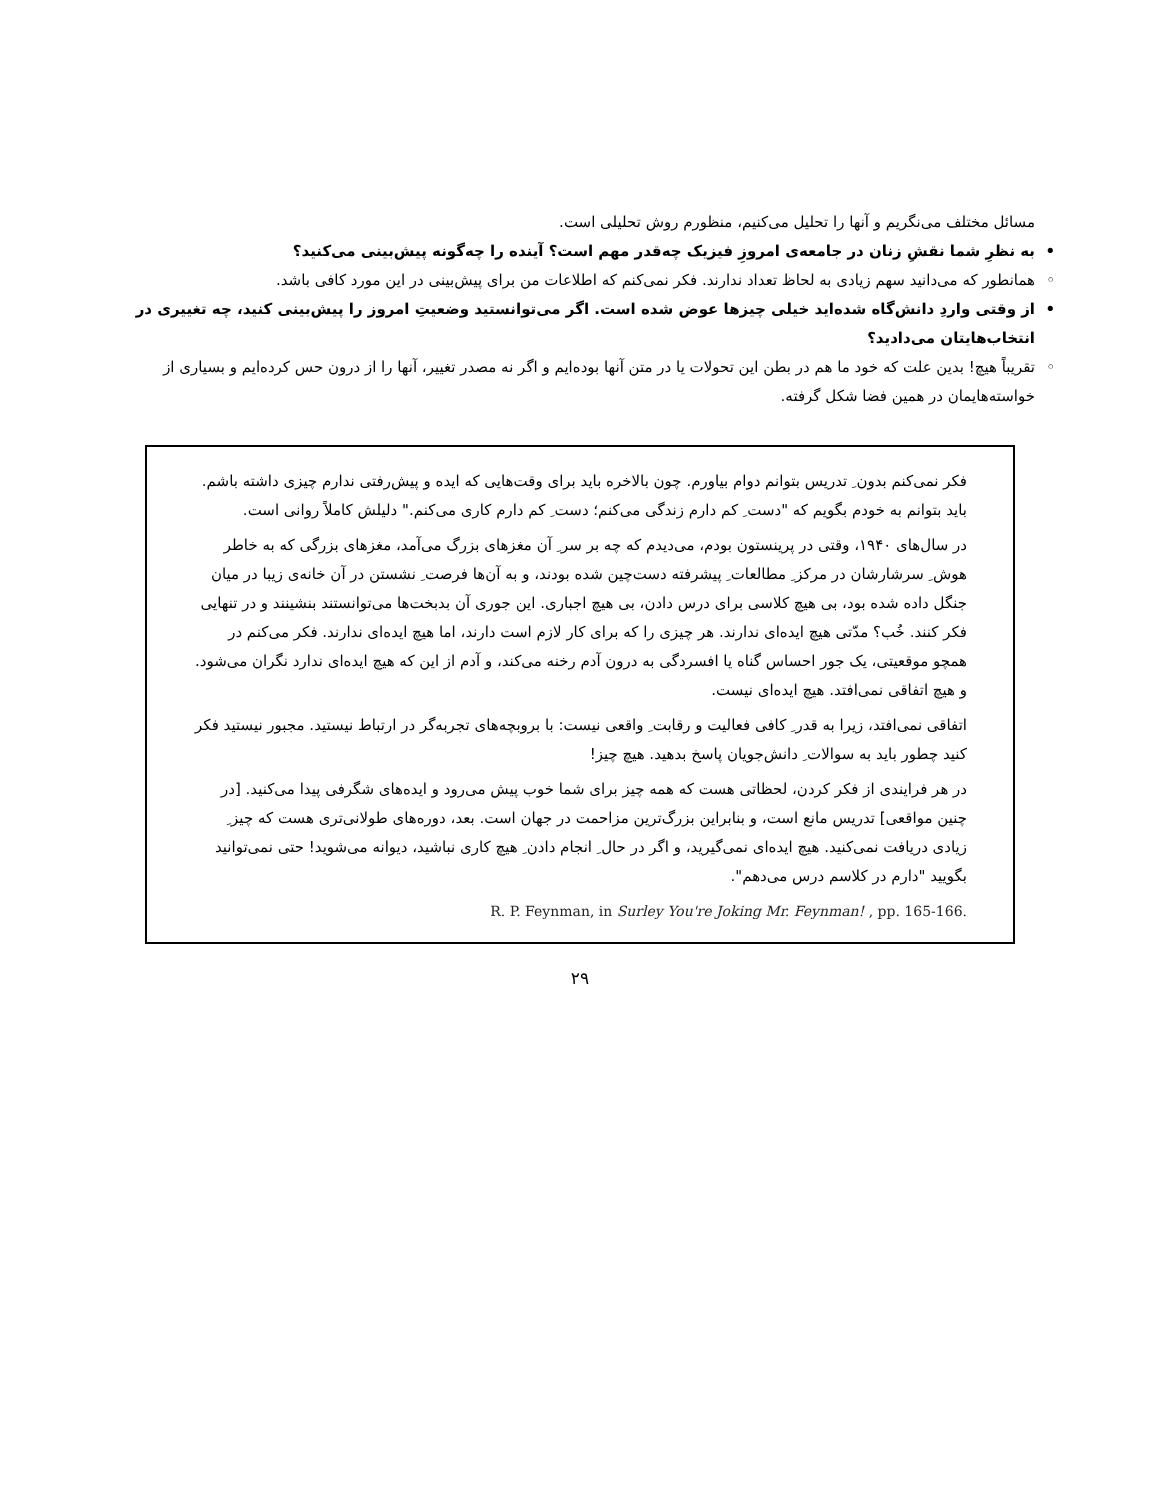مسائل مختلف می‌نگریم و آنها را تحلیل می‌کنیم، منظورم روش تحلیلی است.
• به نظرِ شما نقشِ زنان در جامعه‌ی امروزِ فیزیک چه‌قدر مهم است؟ آینده را چه‌گونه پیش‌بینی می‌کنید؟
◦ همانطور که می‌دانید سهم زیادی به لحاظ تعداد ندارند. فکر نمی‌کنم که اطلاعات من برای پیش‌بینی در این مورد کافی باشد.
• از وقتی واردِ دانش‌گاه شده‌اید خیلی چیزها عوض شده است. اگر می‌توانستید وضعیتِ امروز را پیش‌بینی کنید، چه تغییری در انتخاب‌هایتان می‌دادید؟
◦ تقریباً هیچ! بدین علت که خود ما هم در بطن این تحولات یا در متن آنها بوده‌ایم و اگر نه مصدر تغییر، آنها را از درون حس کرده‌ایم و بسیاری از خواسته‌هایمان در همین فضا شکل گرفته.
فکر نمی‌کنم بدون ِ تدریس بتوانم دوام بیاورم. چون بالاخره باید برای وقت‌هایی که ایده و پیش‌رفتی ندارم چیزی داشته باشم. باید بتوانم به خودم بگویم که "دست ِ کم دارم زندگی می‌کنم؛ دست ِ کم دارم کاری می‌کنم." دلیلش کاملاً روانی است.
در سال‌های ۱۹۴۰، وقتی در پرینستون بودم، می‌دیدم که چه بر سر ِ آن مغزهای بزرگ می‌آمد، مغزهای بزرگی که به خاطر هوش ِ سرشارشان در مرکز ِ مطالعات ِ پیشرفته دست‌چین شده بودند، و به آن‌ها فرصت ِ نشستن در آن خانه‌ی زیبا در میان جنگل داده شده بود، بی هیچ کلاسی برای درس دادن، بی هیچ اجباری. این جوری آن بدبخت‌ها می‌توانستند بنشینند و در تنهایی فکر کنند. خُب؟ مدّتی هیچ ایده‌ای ندارند. هر چیزی را که برای کار لازم است دارند، اما هیچ ایده‌ای ندارند. فکر می‌کنم در همچو موقعیتی، یک جور احساس گناه یا افسردگی به درون آدم رخنه می‌کند، و آدم از این که هیچ ایده‌ای ندارد نگران می‌شود. و هیچ اتفاقی نمی‌افتد. هیچ ایده‌ای نیست.
اتفاقی نمی‌افتد، زیرا به قدر ِ کافی فعالیت و رقابت ِ واقعی نیست: با بروبچه‌های تجربه‌گر در ارتباط نیستید. مجبور نیستید فکر کنید چطور باید به سوالات ِ دانش‌جویان پاسخ بدهید. هیچ چیز!
در هر فرایندی از فکر کردن، لحظاتی هست که همه چیز برای شما خوب پیش می‌رود و ایده‌های شگرفی پیدا می‌کنید. [در چنین مواقعی] تدریس مانع است، و بنابراین بزرگ‌ترین مزاحمت در جهان است. بعد، دوره‌های طولانی‌تری هست که چیز ِ زیادی دریافت نمی‌کنید. هیچ ایده‌ای نمی‌گیرید، و اگر در حال ِ انجام دادن ِ هیچ کاری نباشید، دیوانه می‌شوید! حتی نمی‌توانید بگویید "دارم در کلاسم درس می‌دهم".
R. P. Feynman, in Surley You're Joking Mr. Feynman! , pp. 165-166.
۲۹